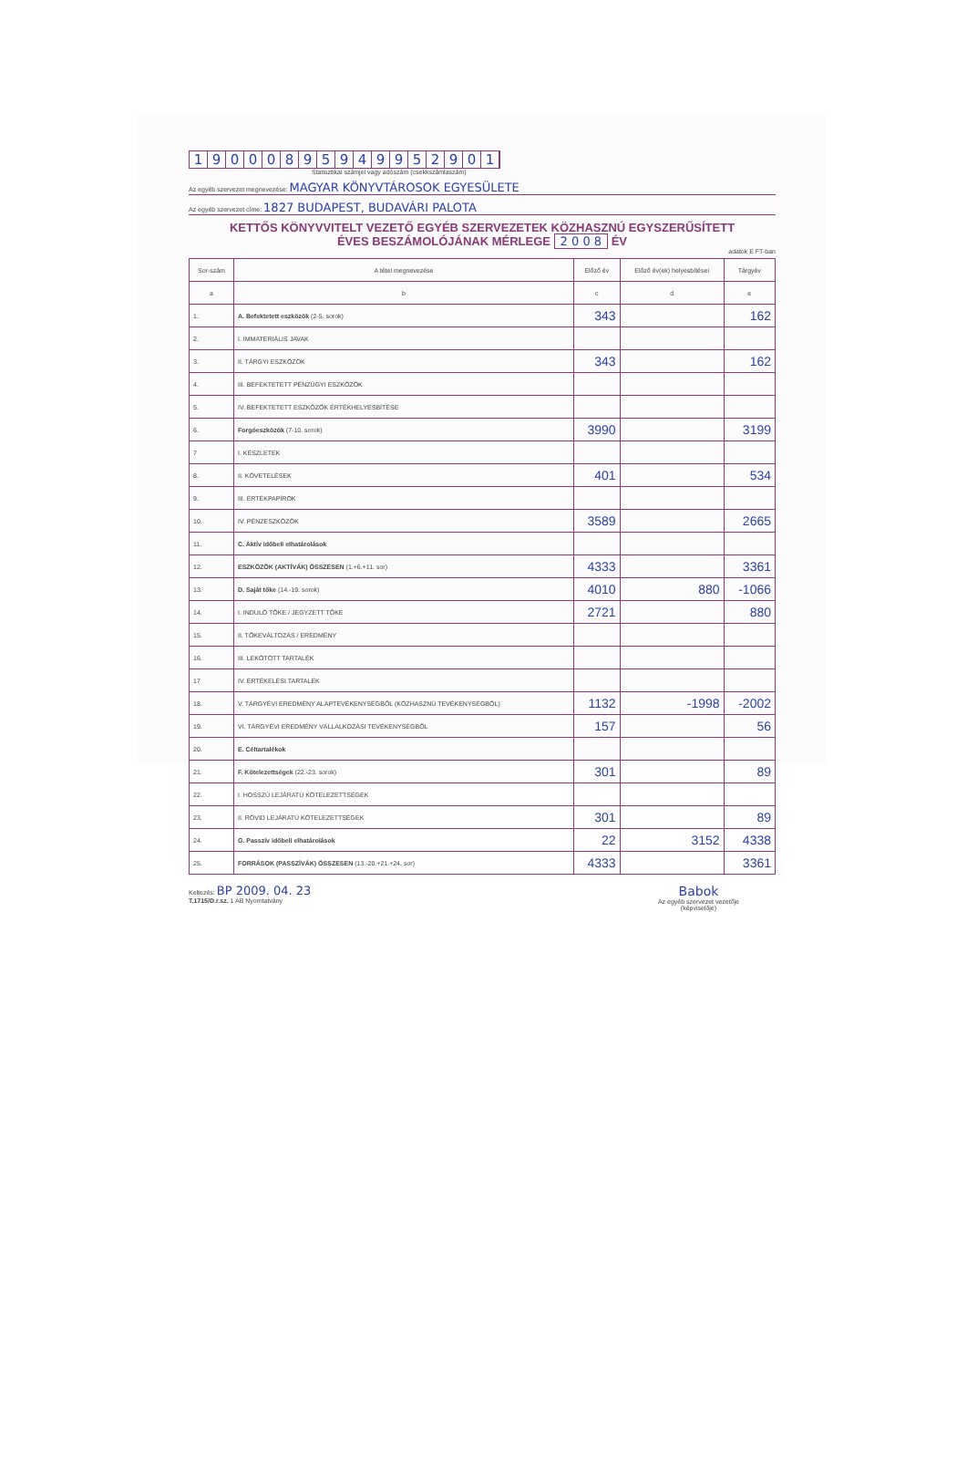19000895949952901
Statisztikai számjel vagy adószám (csekkszámlaszám)
Az egyéb szervezet megnevezése: MAGYAR KÖNYVTÁROSOK EGYESÜLETE
Az egyéb szervezet címe: 1827 BUDAPEST, BUDAVÁRI PALOTA
KETTŐS KÖNYVVITELT VEZETŐ EGYÉB SZERVEZETEK KÖZHASZNÚ EGYSZERŰSÍTETT
ÉVES BESZÁMOLÓJÁNAK MÉRLEGE 2 0 0 8 ÉV
adatok E FT-ban
| Sor-szám | A tétel megnevezése | Előző év | Előző év(ek) helyesbítései | Tárgyév |
| --- | --- | --- | --- | --- |
| a | b | c | d | e |
| 1. | A. Befektetett eszközök (2-5. sorok) | 343 | | 162 |
| 2. | I. IMMATERIÁLIS JAVAK | | | |
| 3. | II. TÁRGYI ESZKÖZÖK | 343 | | 162 |
| 4. | III. BEFEKTETETT PÉNZÜGYI ESZKÖZÖK | | | |
| 5. | IV. BEFEKTETETT ESZKÖZÖK ÉRTÉKHELYESBÍTÉSE | | | |
| 6. | Forgóeszközök (7-10. sorok) | 3990 | | 3199 |
| 7 | I. KÉSZLETEK | | | |
| 8. | II. KÖVETELÉSEK | 401 | | 534 |
| 9. | III. ÉRTÉKPAPÍROK | | | |
| 10. | IV. PÉNZESZKÖZÖK | 3589 | | 2665 |
| 11. | C. Aktív időbeli elhatárolások | | | |
| 12. | ESZKÖZÖK (AKTÍVÁK) ÖSSZESEN (1.+6.+11. sor) | 4333 | | 3361 |
| 13. | D. Saját tőke (14.-19. sorok) | 4010 | 880 | -1066 |
| 14. | I. INDULÓ TŐKE / JEGYZETT TŐKE | 2721 | | 880 |
| 15. | II. TŐKEVÁLTOZÁS / EREDMÉNY | | | |
| 16. | III. LEKÖTÖTT TARTALÉK | | | |
| 17 | IV. ÉRTÉKELÉSI TARTALÉK | | | |
| 18. | V. TÁRGYÉVI EREDMÉNY ALAPTEVÉKENYSÉGBŐL (KÖZHASZNÚ TEVÉKENYSÉGBŐL) | 1132 | -1998 | -2002 |
| 19. | VI. TÁRGYÉVI EREDMÉNY VÁLLALKOZÁSI TEVÉKENYSÉGBŐL | 157 | | 56 |
| 20. | E. Céltartalékok | | | |
| 21. | F. Kötelezettségek (22.-23. sorok) | 301 | | 89 |
| 22. | I. HOSSZÚ LEJÁRATÚ KÖTELEZETTSÉGEK | | | |
| 23. | II. RÖVID LEJÁRATÚ KÖTELEZETTSÉGEK | 301 | | 89 |
| 24. | G. Passzív időbeli elhatárolások | 22 | 3152 | 4338 |
| 25. | FORRÁSOK (PASSZÍVÁK) ÖSSZESEN (13.-20.+21.+24. sor) | 4333 | | 3361 |
Keltezés: BP 2009. 04. 23
T.1715/D.r.sz. 1 AB Nyomtatvány
Babok
Az egyéb szervezet vezetője
(képviselője)